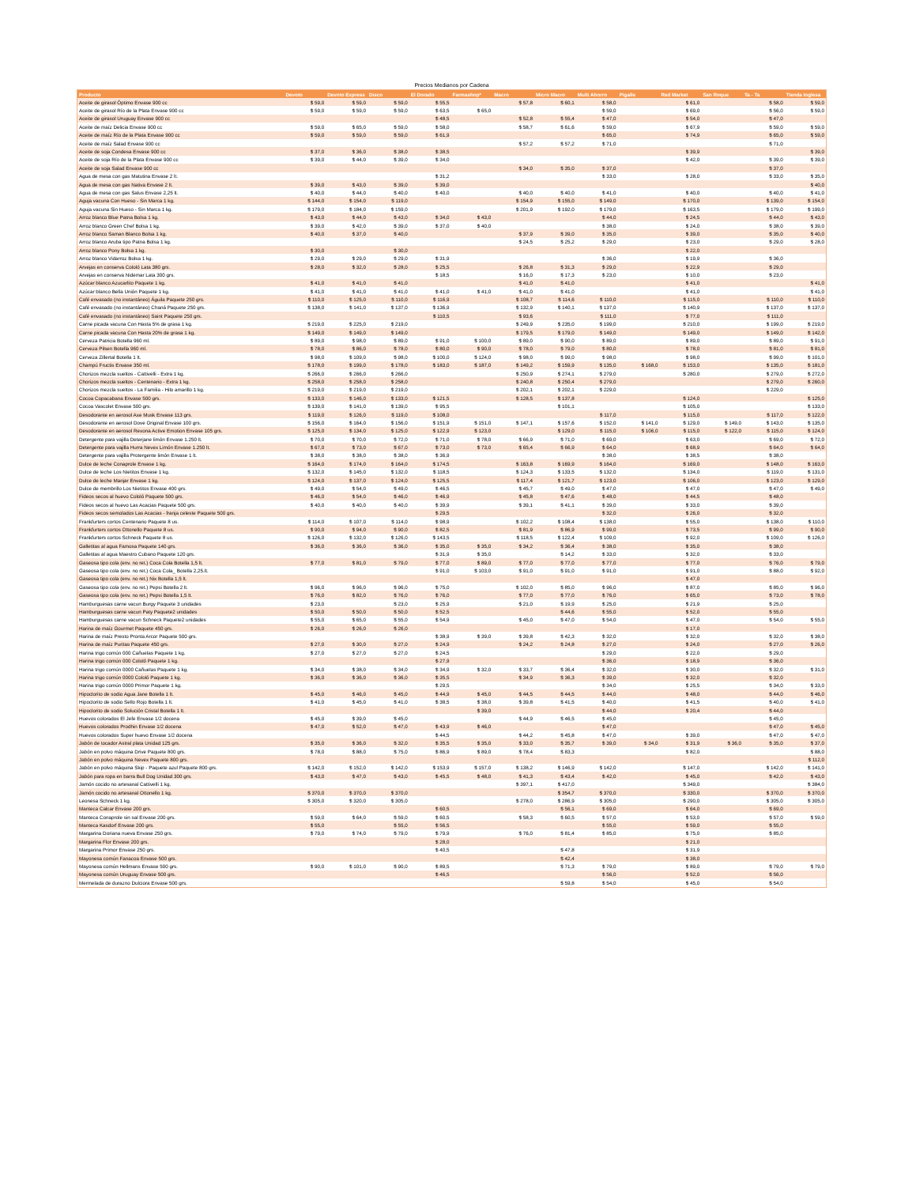Precios Medianos por Cadena
| Producto | Devoto | Devoto Express | Disco | El Dorado | Farmashop* | Macro | Micro Macro | Multi Ahorro | Pigalle | Red Market | San Roque | Ta - Ta | Tienda Inglesa |
| --- | --- | --- | --- | --- | --- | --- | --- | --- | --- | --- | --- | --- | --- |
| Aceite de girasol Óptimo Envase 900 cc | $ 59,0 | $ 59,0 | $ 59,0 | $ 55,5 | | $ 57,8 | $ 60,1 | $ 58,0 | | $ 61,0 | | $ 58,0 | $ 59,0 |
| Aceite de girasol Río de la Plata Envase 900 cc | $ 59,0 | $ 59,0 | $ 59,0 | $ 63,5 | $ 65,0 | | | $ 59,0 | | $ 69,0 | | $ 56,0 | $ 59,0 |
| Aceite de girasol Uruguay Envase 900 cc | | | | $ 48,5 | | $ 52,8 | $ 55,4 | $ 47,0 | | $ 54,0 | | $ 47,0 | |
| Aceite de maíz Delicia Envase 900 cc | $ 59,0 | $ 65,0 | $ 59,0 | $ 58,0 | | $ 58,7 | $ 61,6 | $ 59,0 | | $ 67,9 | | $ 59,0 | $ 59,0 |
| Aceite de maíz Río de la Plata Envase 900 cc | $ 59,0 | $ 59,0 | $ 59,0 | $ 61,9 | | | | $ 65,0 | | $ 74,9 | | $ 65,0 | $ 59,0 |
| Aceite de maíz Salad Envase 900 cc | | | | | | $ 57,2 | $ 57,2 | $ 71,0 | | | | $ 71,0 | |
| Aceite de soja Condesa Envase 900 cc | $ 37,0 | $ 36,0 | $ 38,0 | $ 38,5 | | | | | | $ 39,9 | | | $ 39,0 |
| Aceite de soja Río de la Plata Envase 900 cc | $ 39,0 | $ 44,0 | $ 39,0 | $ 34,0 | | | | | | $ 42,0 | | $ 39,0 | $ 39,0 |
| Aceite de soja Salad Envase 900 cc | | | | | | $ 34,0 | $ 35,0 | $ 37,0 | | | | $ 37,0 | |
| Agua de mesa con gas Matutina Envase 2 lt. | | | | $ 31,2 | | | | $ 33,0 | | $ 28,0 | | $ 33,0 | $ 35,0 |
| Agua de mesa con gas Nativa Envase 2 lt. | $ 39,0 | $ 43,0 | $ 39,0 | $ 39,0 | | | | | | | | | $ 40,0 |
| Agua de mesa con gas Salus Envase 2,25 lt. | $ 40,0 | $ 44,0 | $ 40,0 | $ 40,0 | | $ 40,0 | $ 40,0 | $ 41,0 | | $ 40,0 | | $ 40,0 | $ 41,0 |
| Aguja vacuna Con Hueso - Sin Marca 1 kg. | $ 144,0 | $ 154,0 | $ 119,0 | | | $ 154,9 | $ 155,0 | $ 149,0 | | $ 170,0 | | $ 139,0 | $ 154,0 |
| Aguja vacuna Sin Hueso - Sin Marca 1 kg. | $ 179,0 | $ 184,0 | $ 159,0 | | | $ 201,9 | $ 192,0 | $ 179,0 | | $ 163,5 | | $ 179,0 | $ 199,0 |
| Arroz blanco Blue Patna Bolsa 1 kg. | $ 43,0 | $ 44,0 | $ 43,0 | $ 34,0 | $ 43,0 | | | $ 44,0 | | $ 24,5 | | $ 44,0 | $ 43,0 |
| Arroz blanco Green Chef Bolsa 1 kg. | $ 39,0 | $ 42,0 | $ 39,0 | $ 37,0 | $ 40,0 | | | $ 38,0 | | $ 24,0 | | $ 38,0 | $ 39,0 |
| Arroz blanco Saman Blanco Bolsa 1 kg. | $ 40,0 | $ 37,0 | $ 40,0 | | | $ 37,9 | $ 39,0 | $ 35,0 | | $ 39,0 | | $ 35,0 | $ 40,0 |
| Arroz blanco Aruba tipo Patna Bolsa 1 kg. | | | | | | $ 24,5 | $ 25,2 | $ 29,0 | | $ 23,0 | | $ 29,0 | $ 28,0 |
| Arroz blanco Pony Bolsa 1 kg. | $ 30,0 | | $ 30,0 | | | | | | | $ 22,0 | | | |
| Arroz blanco Vidarroz Bolsa 1 kg. | $ 29,0 | $ 29,0 | $ 29,0 | $ 31,9 | | | | $ 36,0 | | $ 19,9 | | $ 36,0 | |
| Arvejas en conserva Cololó Lata 380 grs. | $ 28,0 | $ 32,0 | $ 28,0 | $ 25,5 | | $ 26,8 | $ 31,3 | $ 29,0 | | $ 22,9 | | $ 29,0 | |
| Arvejas en conserva Nidemar Lata 300 grs. | | | | $ 18,5 | | $ 16,0 | $ 17,3 | $ 23,0 | | $ 10,0 | | $ 23,0 | |
| Azúcar blanco Azucarlito Paquete 1 kg. | $ 41,0 | $ 41,0 | $ 41,0 | | | $ 41,0 | $ 41,0 | | | $ 41,0 | | | $ 41,0 |
| Azúcar blanco Bella Unión Paquete 1 kg. | $ 41,0 | $ 41,0 | $ 41,0 | $ 41,0 | $ 41,0 | $ 41,0 | $ 41,0 | | | $ 41,0 | | | $ 41,0 |
| Café envasado (no instantáneo) Águila Paquete 250 grs. | $ 110,0 | $ 125,0 | $ 110,0 | $ 116,9 | | $ 108,7 | $ 114,6 | $ 110,0 | | $ 115,0 | | $ 110,0 | $ 110,0 |
| Café envasado (no instantáneo) Chaná Paquete 250 grs. | $ 138,0 | $ 141,0 | $ 137,0 | $ 136,9 | | $ 132,9 | $ 140,1 | $ 137,0 | | $ 140,9 | | $ 137,0 | $ 137,0 |
| Café envasado (no instantáneo) Saint Paquete 250 grs. | | | | $ 110,5 | | $ 93,6 | | $ 111,0 | | $ 77,0 | | $ 111,0 | |
| Carne picada vacuna Con Hasta 5% de grasa 1 kg. | $ 219,0 | $ 225,0 | $ 219,0 | | | $ 249,9 | $ 235,0 | $ 199,0 | | $ 210,0 | | $ 199,0 | $ 219,0 |
| Carne picada vacuna Con Hasta 20% de grasa 1 kg. | $ 149,0 | $ 149,0 | $ 149,0 | | | $ 179,5 | $ 179,0 | $ 149,0 | | $ 149,0 | | $ 149,0 | $ 142,0 |
| Cerveza Patricia Botella 960 ml. | $ 89,0 | $ 98,0 | $ 89,0 | $ 91,0 | $ 100,0 | $ 89,0 | $ 90,0 | $ 89,0 | | $ 89,0 | | $ 89,0 | $ 91,0 |
| Cerveza Pilsen Botella 960 ml. | $ 78,0 | $ 86,0 | $ 78,0 | $ 80,0 | $ 90,0 | $ 78,0 | $ 79,0 | $ 80,0 | | $ 78,0 | | $ 81,0 | $ 81,0 |
| Cerveza Zillertal Botella 1 lt. | $ 98,0 | $ 109,0 | $ 98,0 | $ 100,0 | $ 124,0 | $ 98,0 | $ 99,0 | $ 98,0 | | $ 98,0 | | $ 99,0 | $ 101,0 |
| Champú Fructis Envase 350 ml. | $ 178,0 | $ 199,0 | $ 178,0 | $ 183,0 | $ 187,0 | $ 149,2 | $ 159,9 | $ 135,0 | $ 168,0 | $ 153,0 | | $ 135,0 | $ 181,0 |
| Chorizos mezcla sueltos - Cattivelli - Extra 1 kg. | $ 266,0 | $ 266,0 | $ 266,0 | | | $ 250,9 | $ 274,1 | $ 279,0 | | $ 280,0 | | $ 279,0 | $ 272,0 |
| Chorizos mezcla sueltos - Centenario - Extra 1 kg. | $ 258,0 | $ 258,0 | $ 258,0 | | | $ 240,8 | $ 250,4 | $ 279,0 | | | | $ 279,0 | $ 260,0 |
| Chorizos mezcla sueltos - La Familia - Hilo amarillo 1 kg. | $ 219,0 | $ 219,0 | $ 219,0 | | | $ 202,1 | $ 202,1 | $ 229,0 | | | | $ 229,0 | |
| Cocoa Copacabana Envase 500 grs. | $ 133,0 | $ 146,0 | $ 133,0 | $ 121,5 | | $ 128,5 | $ 137,8 | | | $ 124,0 | | | $ 125,0 |
| Cocoa Vascolet Envase 500 grs. | $ 139,0 | $ 141,0 | $ 139,0 | $ 95,5 | | | $ 101,1 | | | $ 105,0 | | | $ 133,0 |
| Desodorante en aerosol Axe Musk Envase 113 grs. | $ 119,0 | $ 126,0 | $ 119,0 | $ 108,0 | | | | $ 117,0 | | $ 115,0 | | $ 117,0 | $ 122,0 |
| Desodorante en aerosol Dove Original Envase 100 grs. | $ 156,0 | $ 164,0 | $ 156,0 | $ 151,9 | $ 151,0 | $ 147,1 | $ 157,6 | $ 152,0 | $ 141,0 | $ 129,0 | $ 149,0 | $ 143,0 | $ 135,0 |
| Desodorante en aerosol Rexona Active Emotion Envase 105 grs. | $ 125,0 | $ 134,0 | $ 125,0 | $ 122,9 | $ 123,0 | | $ 129,0 | $ 115,0 | $ 106,0 | $ 115,0 | $ 122,0 | $ 115,0 | $ 124,0 |
| Detergente para vajilla Deterjane limón Envase 1.250 lt. | $ 70,0 | $ 70,0 | $ 72,0 | $ 71,0 | $ 78,0 | $ 66,9 | $ 71,0 | $ 69,0 | | $ 63,0 | | $ 69,0 | $ 72,0 |
| Detergente para vajilla Hurra Nevex Limón Envase 1.250 lt. | $ 67,0 | $ 73,0 | $ 67,0 | $ 73,0 | $ 73,0 | $ 65,4 | $ 66,9 | $ 64,0 | | $ 68,9 | | $ 64,0 | $ 64,0 |
| Detergente para vajilla Protergente limón Envase 1 lt. | $ 38,0 | $ 38,0 | $ 38,0 | $ 36,9 | | | | $ 38,0 | | $ 38,5 | | $ 38,0 | |
| Dulce de leche Conaprole Envase 1 kg. | $ 164,0 | $ 174,0 | $ 164,0 | $ 174,5 | | $ 163,8 | $ 169,9 | $ 164,0 | | $ 169,0 | | $ 148,0 | $ 163,0 |
| Dulce de leche Los Nietitos Envase 1 kg. | $ 132,0 | $ 145,0 | $ 132,0 | $ 118,5 | | $ 124,3 | $ 133,5 | $ 132,0 | | $ 134,0 | | $ 119,0 | $ 131,0 |
| Dulce de leche Manjar Envase 1 kg. | $ 124,0 | $ 137,0 | $ 124,0 | $ 125,5 | | $ 117,4 | $ 121,7 | $ 123,0 | | $ 106,0 | | $ 123,0 | $ 129,0 |
| Dulce de membrillo Los Nietitos Envase 400 grs. | $ 49,0 | $ 54,0 | $ 49,0 | $ 46,5 | | $ 45,7 | $ 49,0 | $ 47,0 | | $ 47,0 | | $ 47,0 | $ 49,0 |
| Fideos secos al huevo Cololó Paquete 500 grs. | $ 46,0 | $ 54,0 | $ 46,0 | $ 46,9 | | $ 45,8 | $ 47,6 | $ 48,0 | | $ 44,5 | | $ 48,0 | |
| Fideos secos al huevo Las Acacias Paquete 500 grs. | $ 40,0 | $ 40,0 | $ 40,0 | $ 39,9 | | $ 39,1 | $ 41,1 | $ 39,0 | | $ 33,0 | | $ 39,0 | |
| Fideos secos semolados Las Acacias - franja celeste Paquete 500 grs. | | | | $ 29,5 | | | | $ 32,0 | | $ 26,0 | | $ 32,0 | |
| Frankfurters cortos Centenario Paquete 8 us. | $ 114,0 | $ 107,0 | $ 114,0 | $ 98,9 | | $ 102,2 | $ 108,4 | $ 138,0 | | $ 55,0 | | $ 138,0 | $ 110,0 |
| Frankfurters cortos Ottonello Paquete 8 us. | $ 90,0 | $ 94,0 | $ 90,0 | $ 82,5 | | $ 81,9 | $ 86,9 | $ 99,0 | | $ 73,5 | | $ 99,0 | $ 90,0 |
| Frankfurters cortos Schneck Paquete 8 us. | $ 126,0 | $ 132,0 | $ 126,0 | $ 143,5 | | $ 118,5 | $ 122,4 | $ 109,0 | | $ 92,0 | | $ 109,0 | $ 126,0 |
| Galletitas al agua Famosa Paquete 140 grs. | $ 36,0 | $ 36,0 | $ 36,0 | $ 35,0 | $ 35,0 | $ 34,2 | $ 36,4 | $ 38,0 | | $ 35,0 | | $ 38,0 | |
| Galletitas al agua Maestro Cubano Paquete 120 grs. | | | | $ 31,9 | $ 35,0 | | $ 14,2 | $ 33,0 | | $ 32,0 | | $ 33,0 | |
| Gaseosa tipo cola (env. no ret.) Coca Cola Botella 1,5 lt. | $ 77,0 | $ 81,0 | $ 79,0 | $ 77,0 | $ 89,0 | $ 77,0 | $ 77,0 | $ 77,0 | | $ 77,0 | | $ 76,0 | $ 79,0 |
| Gaseosa tipo cola (env. no ret.) Coca Cola_ Botella 2,25.lt. | | | | $ 91,0 | $ 103,0 | $ 91,0 | $ 91,0 | $ 91,0 | | $ 91,0 | | $ 88,0 | $ 92,0 |
| Gaseosa tipo cola (env. no ret.) Nix Botella 1,5 lt. | | | | | | | | | | $ 47,0 | | | |
| Gaseosa tipo cola (env. no ret.) Pepsi Botella 2 lt. | $ 96,0 | $ 96,0 | $ 96,0 | $ 75,0 | | $ 102,0 | $ 85,0 | $ 96,0 | | $ 87,0 | | $ 85,0 | $ 96,0 |
| Gaseosa tipo cola (env. no ret.) Pepsi Botella 1,5 lt. | $ 76,0 | $ 82,0 | $ 76,0 | $ 76,0 | | $ 77,0 | $ 77,0 | $ 76,0 | | $ 65,0 | | $ 73,0 | $ 78,0 |
| Hamburguesas carne vacun Burgy Paquete 3 unidades | $ 23,0 | | $ 23,0 | $ 25,9 | | $ 21,0 | $ 19,9 | $ 25,0 | | $ 21,9 | | $ 25,0 | |
| Hamburguesas carne vacun Paty Paquete2 unidades | $ 50,0 | $ 50,0 | $ 50,0 | $ 52,5 | | | $ 44,6 | $ 55,0 | | $ 52,0 | | $ 55,0 | |
| Hamburguesas carne vacun Schneck Paquete2 unidades | $ 55,0 | $ 65,0 | $ 55,0 | $ 54,9 | | $ 45,0 | $ 47,0 | $ 54,0 | | $ 47,0 | | $ 54,0 | $ 55,0 |
| Harina de maíz Gourmet Paquete 450 grs. | $ 26,0 | $ 26,0 | $ 26,0 | | | | | | | $ 17,0 | | | |
| Harina de maíz Presto Pronta Arcor Paquete 500 grs. | | | | $ 38,9 | $ 39,0 | $ 39,8 | $ 42,3 | $ 32,0 | | $ 32,0 | | $ 32,0 | $ 38,0 |
| Harina de maíz Puritas Paquete 450 grs. | $ 27,0 | $ 30,0 | $ 27,0 | $ 24,9 | | $ 24,2 | $ 24,8 | $ 27,0 | | $ 24,0 | | $ 27,0 | $ 26,0 |
| Harina trigo común 000 Cañuelas Paquete 1 kg. | $ 27,0 | $ 27,0 | $ 27,0 | $ 24,5 | | | | $ 29,0 | | $ 22,0 | | $ 29,0 | |
| Harina trigo común 000 Cololó Paquete 1 kg. | | | | $ 27,9 | | | | $ 36,0 | | $ 18,9 | | $ 36,0 | |
| Harina trigo común 0000 Cañuelas Paquete 1 kg. | $ 34,0 | $ 38,0 | $ 34,0 | $ 34,9 | $ 32,0 | $ 33,7 | $ 36,4 | $ 32,0 | | $ 30,0 | | $ 32,0 | $ 31,0 |
| Harina trigo común 0000 Cololó Paquete 1 kg. | $ 36,0 | $ 36,0 | $ 36,0 | $ 35,5 | | $ 34,9 | $ 36,3 | $ 39,0 | | $ 32,0 | | $ 32,0 | |
| Harina trigo común 0000 Primor Paquete 1 kg. | | | | $ 29,5 | | | | $ 34,0 | | $ 25,5 | | $ 34,0 | $ 33,0 |
| Hipoclorito de sodio Agua Jane Botella 1 lt. | $ 45,0 | $ 46,0 | $ 45,0 | $ 44,9 | $ 45,0 | $ 44,5 | $ 44,5 | $ 44,0 | | $ 48,0 | | $ 44,0 | $ 46,0 |
| Hipoclorito de sodio Sello Rojo Botella 1 lt. | $ 41,0 | $ 45,0 | $ 41,0 | $ 38,5 | $ 38,0 | $ 39,8 | $ 41,5 | $ 40,0 | | $ 41,5 | | $ 40,0 | $ 41,0 |
| Hipoclorito de sodio Solución Cristal Botella 1 lt. | | | | | $ 39,0 | | | $ 44,0 | | $ 20,4 | | $ 44,0 | |
| Huevos colorados El Jefe Envase 1/2 docena | $ 45,0 | $ 39,0 | $ 45,0 | | | $ 44,9 | $ 46,5 | $ 45,0 | | | | $ 45,0 | |
| Huevos colorados Prodhin Envase 1/2 docena | $ 47,0 | $ 52,0 | $ 47,0 | $ 43,9 | $ 46,0 | | | $ 47,0 | | | | $ 47,0 | $ 45,0 |
| Huevos colorados Super huevo Envase 1/2 docena | | | | $ 44,5 | | $ 44,2 | $ 45,8 | $ 47,0 | | $ 39,0 | | $ 47,0 | $ 47,0 |
| Jabón de tocador Astral plata Unidad 125 grs. | $ 35,0 | $ 36,0 | $ 32,0 | $ 35,5 | $ 35,0 | $ 33,0 | $ 35,7 | $ 39,0 | $ 34,0 | $ 31,9 | $ 36,0 | $ 35,0 | $ 37,0 |
| Jabón en polvo máquina Drive Paquete 800 grs. | $ 78,0 | $ 88,0 | $ 75,0 | $ 86,9 | $ 89,0 | $ 78,4 | $ 83,3 | | | $ 82,0 | | | $ 88,0 |
| Jabón en polvo máquina Nevex Paquete 800 grs. | | | | | | | | | | | | | $ 112,0 |
| Jabón en polvo máquina Skip - Paquete azul Paquete 800 grs. | $ 142,0 | $ 152,0 | $ 142,0 | $ 153,9 | $ 157,0 | $ 138,2 | $ 146,9 | $ 142,0 | | $ 147,0 | | $ 142,0 | $ 141,0 |
| Jabón para ropa en barra Bull Dog Unidad 300 grs. | $ 43,0 | $ 47,0 | $ 43,0 | $ 45,5 | $ 48,0 | $ 41,3 | $ 43,4 | $ 42,0 | | $ 45,0 | | $ 42,0 | $ 43,0 |
| Jamón cocido no artesanal Cattivelli 1 kg. | | | | | | $ 397,1 | $ 417,0 | | | $ 349,0 | | | $ 384,0 |
| Jamón cocido no artesanal Ottonello 1 kg. | $ 370,0 | $ 370,0 | $ 370,0 | | | | $ 354,7 | $ 370,0 | | $ 330,0 | | $ 370,0 | $ 370,0 |
| Leonesa Schneck 1 kg. | $ 305,0 | $ 320,0 | $ 305,0 | | | $ 278,0 | $ 286,9 | $ 305,0 | | $ 290,0 | | $ 305,0 | $ 305,0 |
| Manteca Calcar Envase 200 grs. | | | | $ 60,5 | | | $ 56,1 | $ 69,0 | | $ 64,0 | | $ 69,0 | |
| Manteca Conaprole sin sal Envase 200 grs. | $ 59,0 | $ 64,0 | $ 59,0 | $ 60,5 | | $ 58,3 | $ 60,5 | $ 57,0 | | $ 53,0 | | $ 57,0 | $ 59,0 |
| Manteca Kasdorf Envase 200 grs. | $ 55,0 | | $ 55,0 | $ 56,5 | | | | $ 55,0 | | $ 59,0 | | $ 55,0 | |
| Margarina Doriana nueva Envase 250 grs. | $ 79,0 | $ 74,0 | $ 79,0 | $ 79,9 | | $ 76,0 | $ 81,4 | $ 85,0 | | $ 75,0 | | $ 85,0 | |
| Margarina Flor Envase 200 grs. | | | | $ 28,0 | | | | | | $ 21,0 | | | |
| Margarina Primor Envase 250 grs. | | | | $ 40,5 | | | $ 47,8 | | | $ 31,9 | | | |
| Mayonesa común Fanacoa Envase 500 grs. | | | | | | | $ 42,4 | | | $ 38,0 | | | |
| Mayonesa común Hellmans Envase 500 grs. | $ 90,0 | $ 101,0 | $ 90,0 | $ 89,5 | | | $ 71,3 | $ 79,0 | | $ 89,0 | | $ 79,0 | $ 79,0 |
| Mayonesa común Uruguay Envase 500 grs. | | | | $ 46,5 | | | | $ 56,0 | | $ 52,0 | | $ 56,0 | |
| Mermelada de durazno Dulciora Envase 500 grs. | | | | | | | $ 59,8 | $ 54,0 | | $ 45,0 | | $ 54,0 | |